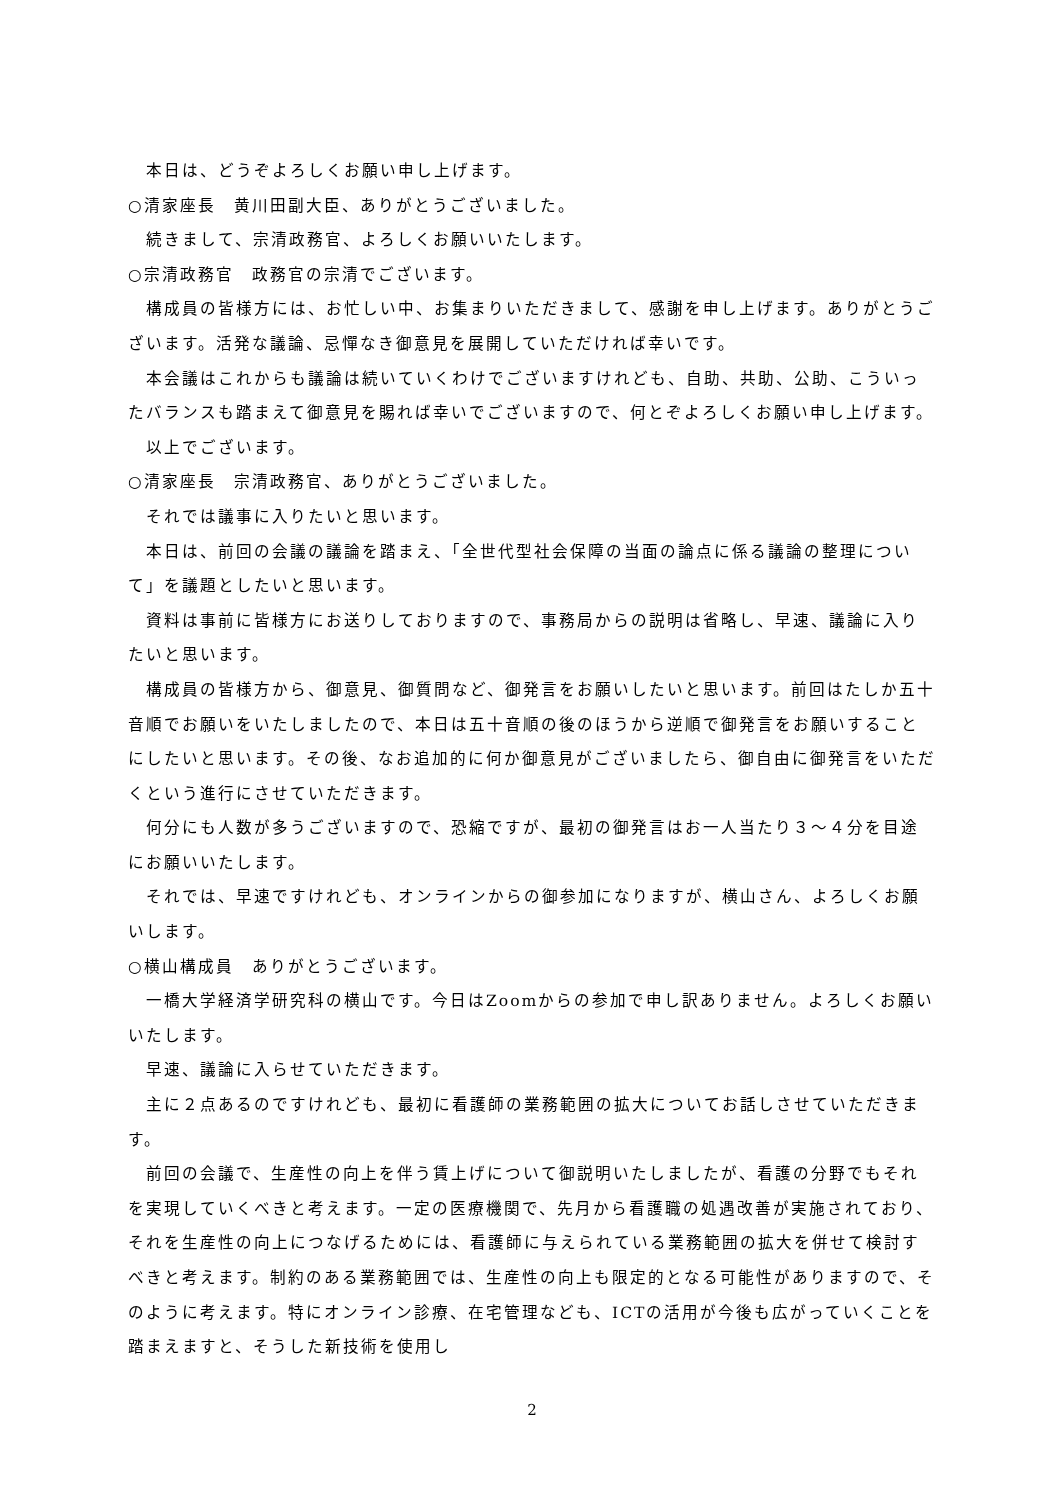本日は、どうぞよろしくお願い申し上げます。
○清家座長　黄川田副大臣、ありがとうございました。
　続きまして、宗清政務官、よろしくお願いいたします。
○宗清政務官　政務官の宗清でございます。
　構成員の皆様方には、お忙しい中、お集まりいただきまして、感謝を申し上げます。ありがとうございます。活発な議論、忌憚なき御意見を展開していただければ幸いです。
　本会議はこれからも議論は続いていくわけでございますけれども、自助、共助、公助、こういったバランスも踏まえて御意見を賜れば幸いでございますので、何とぞよろしくお願い申し上げます。
　以上でございます。
○清家座長　宗清政務官、ありがとうございました。
　それでは議事に入りたいと思います。
　本日は、前回の会議の議論を踏まえ、「全世代型社会保障の当面の論点に係る議論の整理について」を議題としたいと思います。
　資料は事前に皆様方にお送りしておりますので、事務局からの説明は省略し、早速、議論に入りたいと思います。
　構成員の皆様方から、御意見、御質問など、御発言をお願いしたいと思います。前回はたしか五十音順でお願いをいたしましたので、本日は五十音順の後のほうから逆順で御発言をお願いすることにしたいと思います。その後、なお追加的に何か御意見がございましたら、御自由に御発言をいただくという進行にさせていただきます。
　何分にも人数が多うございますので、恐縮ですが、最初の御発言はお一人当たり３～４分を目途にお願いいたします。
　それでは、早速ですけれども、オンラインからの御参加になりますが、横山さん、よろしくお願いします。
○横山構成員　ありがとうございます。
　一橋大学経済学研究科の横山です。今日はZoomからの参加で申し訳ありません。よろしくお願いいたします。
　早速、議論に入らせていただきます。
　主に２点あるのですけれども、最初に看護師の業務範囲の拡大についてお話しさせていただきます。
　前回の会議で、生産性の向上を伴う賃上げについて御説明いたしましたが、看護の分野でもそれを実現していくべきと考えます。一定の医療機関で、先月から看護職の処遇改善が実施されており、それを生産性の向上につなげるためには、看護師に与えられている業務範囲の拡大を併せて検討すべきと考えます。制約のある業務範囲では、生産性の向上も限定的となる可能性がありますので、そのように考えます。特にオンライン診療、在宅管理なども、ICTの活用が今後も広がっていくことを踏まえますと、そうした新技術を使用し
2